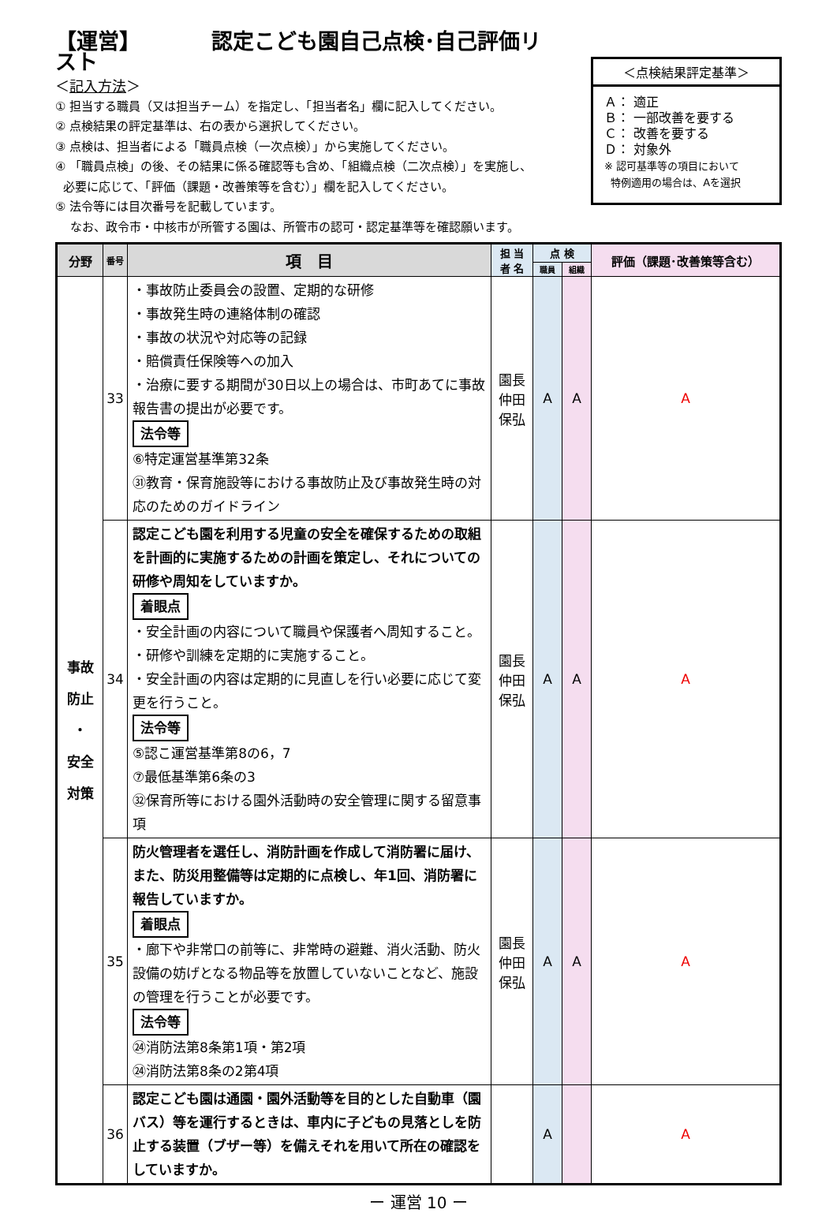【運営】 認定こども園自己点検･自己評価リスト
＜記入方法＞
① 担当する職員（又は担当チーム）を指定し、「担当者名」欄に記入してください。
② 点検結果の評定基準は、右の表から選択してください。
③ 点検は、担当者による「職員点検（一次点検）」から実施してください。
④ 「職員点検」の後、その結果に係る確認等も含め、「組織点検（二次点検）」を実施し、
必要に応じて、「評価（課題・改善策等を含む）」欄を記入してください。
⑤ 法令等には目次番号を記載しています。
なお、政令市・中核市が所管する園は、所管市の認可・認定基準等を確認願います。
＜点検結果評定基準＞
Ａ： 適正
Ｂ： 一部改善を要する
Ｃ： 改善を要する
Ｄ： 対象外
※ 認可基準等の項目において
特例適用の場合は、Aを選択
| 分野 | 番号 | 項 目 | 担 当 者 名 | 点 検 | | 評価（課題･改善策等含む） |
| --- | --- | --- | --- | --- | --- | --- |
| | | | | 職員 | 組織 | |
| 事故 防止 ・ 安全 対策 | 33 | ・事故防止委員会の設置、定期的な研修 ・事故発生時の連絡体制の確認 ・事故の状況や対応等の記録 ・賠償責任保険等への加入 ・治療に要する期間が30日以上の場合は、市町あてに事故報告書の提出が必要です。 法令等 ⑥特定運営基準第32条 ㉛教育・保育施設等における事故防止及び事故発生時の対応のためのガイドライン | 園長 仲田 保弘 | A | A | A |
| | 34 | 認定こども園を利用する児童の安全を確保するための取組を計画的に実施するための計画を策定し、それについての研修や周知をしていますか。 着眼点 ・安全計画の内容について職員や保護者へ周知すること。 ・研修や訓練を定期的に実施すること。 ・安全計画の内容は定期的に見直しを行い必要に応じて変更を行うこと。 法令等 ⑤認こ運営基準第8の6，7 ⑦最低基準第6条の3 ㉜保育所等における園外活動時の安全管理に関する留意事項 | 園長 仲田 保弘 | A | A | A |
| | 35 | 防火管理者を選任し、消防計画を作成して消防署に届け、また、防災用整備等は定期的に点検し、年1回、消防署に報告していますか。 着眼点 ・廊下や非常口の前等に、非常時の避難、消火活動、防火設備の妨げとなる物品等を放置していないことなど、施設の管理を行うことが必要です。 法令等 ㉔消防法第8条第1項・第2項 ㉔消防法第8条の2第4項 | 園長 仲田 保弘 | A | A | A |
| | 36 | 認定こども園は通園・園外活動等を目的とした自動車（園バス）等を運行するときは、車内に子どもの見落としを防止する装置（ブザー等）を備えそれを用いて所在の確認をしていますか。 | | A | | A |
ー 運営 10 ー